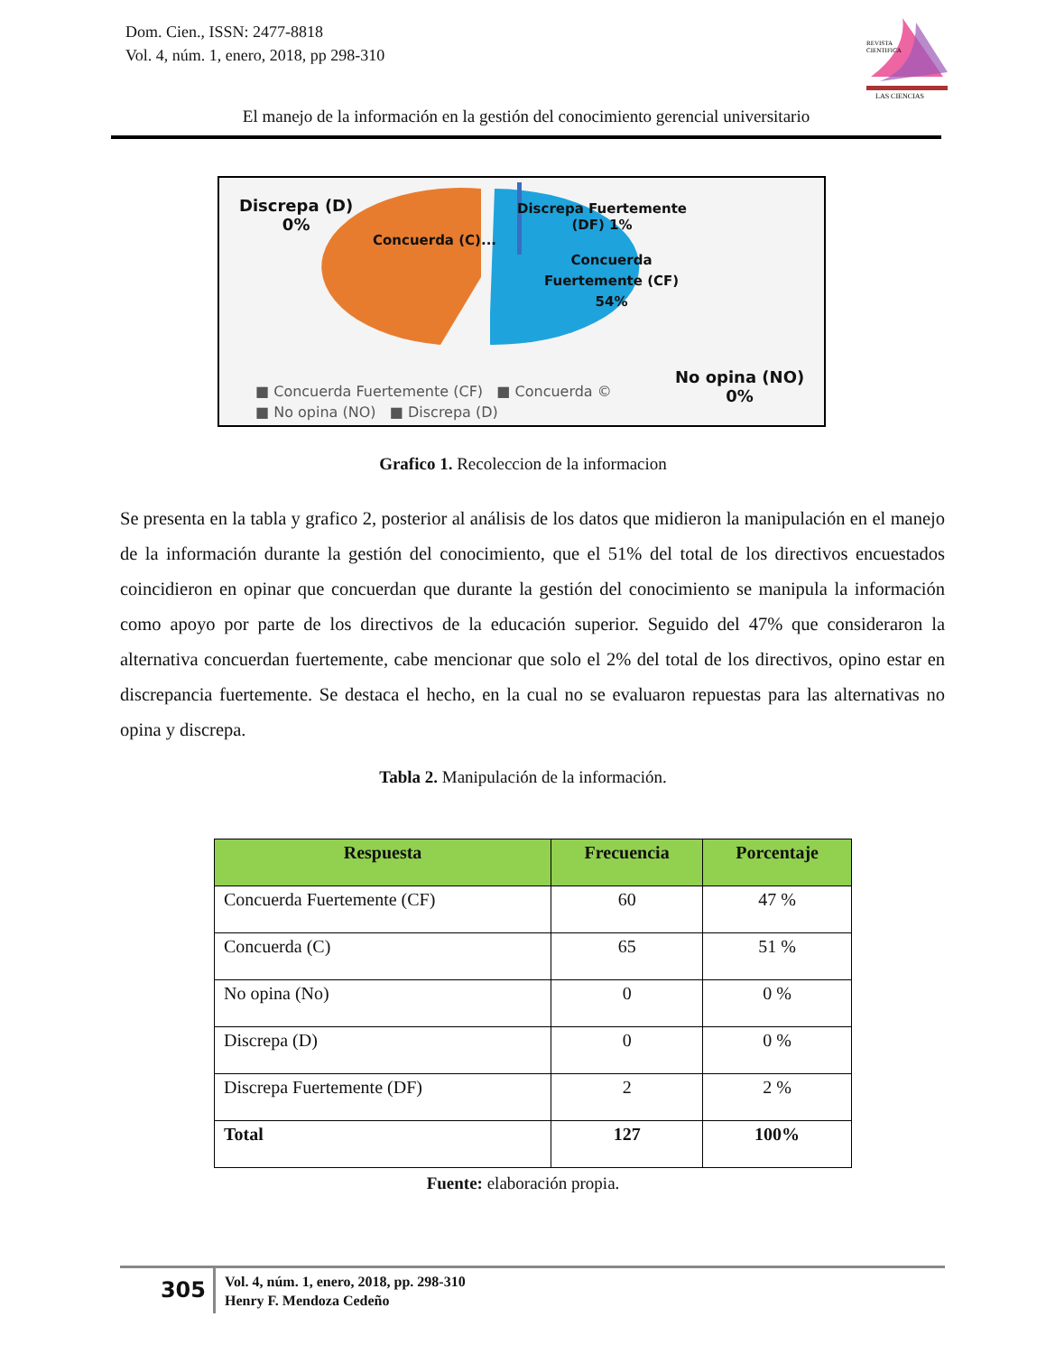Dom. Cien., ISSN: 2477-8818
Vol. 4, núm. 1, enero, 2018, pp 298-310
REVISTA
CIENTIFICA
LAS CIENCIAS
El manejo de la información en la gestión del conocimiento gerencial universitario
Discrepa (D)
0%
Concuerda (C)...
Discrepa Fuertemente
(DF) 1%
Concuerda
Fuertemente (CF)
54%
No opina (NO)
0%
■ Concuerda Fuertemente (CF) ■ Concuerda ©
■ No opina (NO) ■ Discrepa (D)
Grafico 1. Recoleccion de la informacion
Se presenta en la tabla y grafico 2, posterior al análisis de los datos que midieron la manipulación en el manejo de la información durante la gestión del conocimiento, que el 51% del total de los directivos encuestados coincidieron en opinar que concuerdan que durante la gestión del conocimiento se manipula la información como apoyo por parte de los directivos de la educación superior. Seguido del 47% que consideraron la alternativa concuerdan fuertemente, cabe mencionar que solo el 2% del total de los directivos, opino estar en discrepancia fuertemente. Se destaca el hecho, en la cual no se evaluaron repuestas para las alternativas no opina y discrepa.
Tabla 2. Manipulación de la información.
| Respuesta | Frecuencia | Porcentaje |
| --- | --- | --- |
| Concuerda Fuertemente (CF) | 60 | 47 % |
| Concuerda (C) | 65 | 51 % |
| No opina (No) | 0 | 0 % |
| Discrepa (D) | 0 | 0 % |
| Discrepa Fuertemente (DF) | 2 | 2 % |
| Total | 127 | 100% |
Fuente: elaboración propia.
305
Vol. 4, núm. 1, enero, 2018, pp. 298-310
Henry F. Mendoza Cedeño